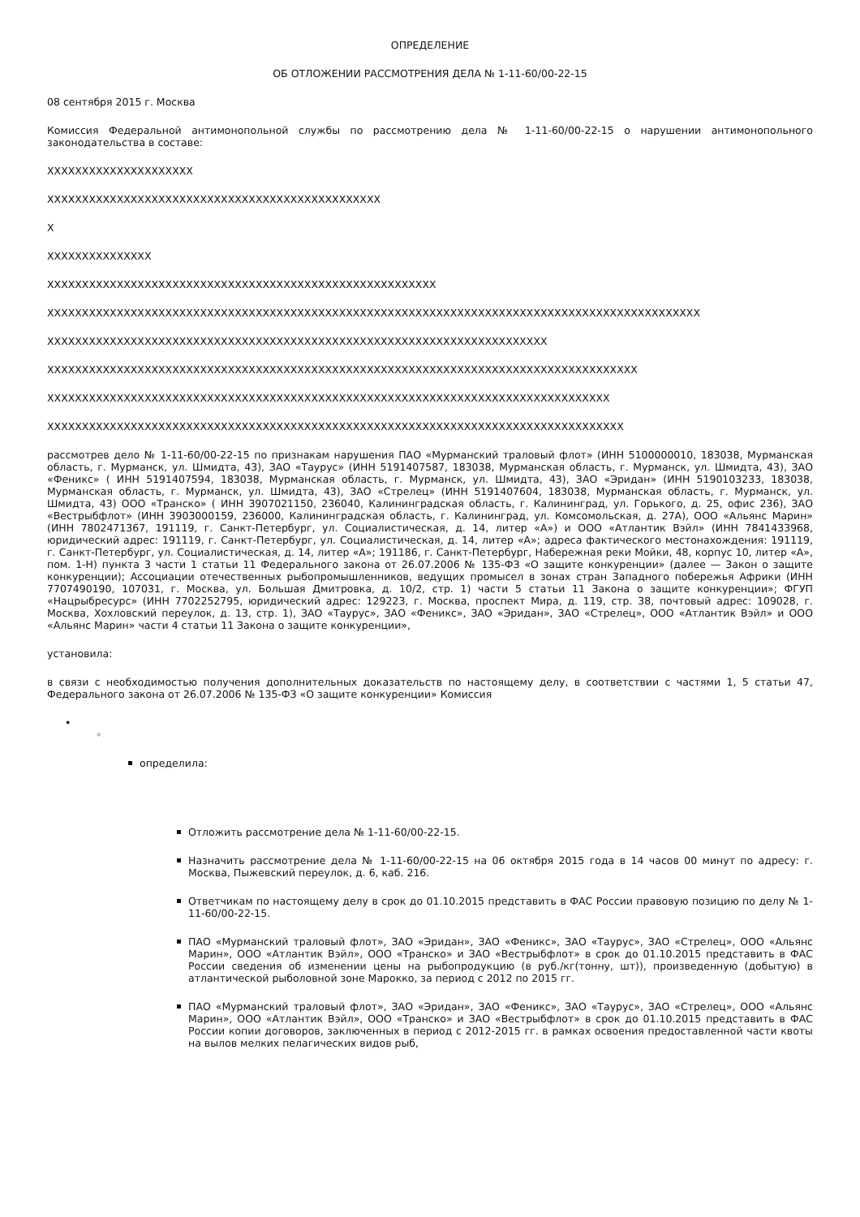ОПРЕДЕЛЕНИЕ
ОБ ОТЛОЖЕНИИ РАССМОТРЕНИЯ ДЕЛА № 1-11-60/00-22-15
08 сентября 2015 г. Москва
Комиссия Федеральной антимонопольной службы по рассмотрению дела № 1-11-60/00-22-15 о нарушении антимонопольного законодательства в составе:
XXXXXXXXXXXXXXXXXXXXX
XXXXXXXXXXXXXXXXXXXXXXXXXXXXXXXXXXXXXXXXXXXXXXXX
X
XXXXXXXXXXXXXXX
XXXXXXXXXXXXXXXXXXXXXXXXXXXXXXXXXXXXXXXXXXXXXXXXXXXXXXXX
XXXXXXXXXXXXXXXXXXXXXXXXXXXXXXXXXXXXXXXXXXXXXXXXXXXXXXXXXXXXXXXXXXXXXXXXXXXXXXXXXXXXXXXXXXXXXX
XXXXXXXXXXXXXXXXXXXXXXXXXXXXXXXXXXXXXXXXXXXXXXXXXXXXXXXXXXXXXXXXXXXXXXXX
XXXXXXXXXXXXXXXXXXXXXXXXXXXXXXXXXXXXXXXXXXXXXXXXXXXXXXXXXXXXXXXXXXXXXXXXXXXXXXXXXXXXX
XXXXXXXXXXXXXXXXXXXXXXXXXXXXXXXXXXXXXXXXXXXXXXXXXXXXXXXXXXXXXXXXXXXXXXXXXXXXXXXXX
XXXXXXXXXXXXXXXXXXXXXXXXXXXXXXXXXXXXXXXXXXXXXXXXXXXXXXXXXXXXXXXXXXXXXXXXXXXXXXXXXXX
рассмотрев дело № 1-11-60/00-22-15 по признакам нарушения ПАО «Мурманский траловый флот» (ИНН 5100000010, 183038, Мурманская область, г. Мурманск, ул. Шмидта, 43), ЗАО «Таурус» (ИНН 5191407587, 183038, Мурманская область, г. Мурманск, ул. Шмидта, 43), ЗАО «Феникс» ( ИНН 5191407594, 183038, Мурманская область, г. Мурманск, ул. Шмидта, 43), ЗАО «Эридан» (ИНН 5190103233, 183038, Мурманская область, г. Мурманск, ул. Шмидта, 43), ЗАО «Стрелец» (ИНН 5191407604, 183038, Мурманская область, г. Мурманск, ул. Шмидта, 43) ООО «Транско» ( ИНН 3907021150, 236040, Калининградская область, г. Калининград, ул. Горького, д. 25, офис 236), ЗАО «Вестрыбфлот» (ИНН 3903000159, 236000, Калининградская область, г. Калининград, ул. Комсомольская, д. 27А), ООО «Альянс Марин» (ИНН 7802471367, 191119, г. Санкт-Петербург, ул. Социалистическая, д. 14, литер «А») и ООО «Атлантик Вэйл» (ИНН 7841433968, юридический адрес: 191119, г. Санкт-Петербург, ул. Социалистическая, д. 14, литер «А»; адреса фактического местонахождения: 191119, г. Санкт-Петербург, ул. Социалистическая, д. 14, литер «А»; 191186, г. Санкт-Петербург, Набережная реки Мойки, 48, корпус 10, литер «А», пом. 1-Н) пункта 3 части 1 статьи 11 Федерального закона от 26.07.2006 № 135-ФЗ «О защите конкуренции» (далее — Закон о защите конкуренции); Ассоциации отечественных рыбопромышленников, ведущих промысел в зонах стран Западного побережья Африки (ИНН 7707490190, 107031, г. Москва, ул. Большая Дмитровка, д. 10/2, стр. 1) части 5 статьи 11 Закона о защите конкуренции»; ФГУП «Нацрыбресурс» (ИНН 7702252795, юридический адрес: 129223, г. Москва, проспект Мира, д. 119, стр. 38, почтовый адрес: 109028, г. Москва, Хохловский переулок, д. 13, стр. 1), ЗАО «Таурус», ЗАО «Феникс», ЗАО «Эридан», ЗАО «Стрелец», ООО «Атлантик Вэйл» и ООО «Альянс Марин» части 4 статьи 11 Закона о защите конкуренции»,
установила:
в связи с необходимостью получения дополнительных доказательств по настоящему делу, в соответствии с частями 1, 5 статьи 47, Федерального закона от 26.07.2006 № 135-ФЗ «О защите конкуренции» Комиссия
•
◦
определила:
Отложить рассмотрение дела № 1-11-60/00-22-15.
Назначить рассмотрение дела № 1-11-60/00-22-15 на 06 октября 2015 года в 14 часов 00 минут по адресу: г. Москва, Пыжевский переулок, д. 6, каб. 216.
Ответчикам по настоящему делу в срок до 01.10.2015 представить в ФАС России правовую позицию по делу № 1-11-60/00-22-15.
ПАО «Мурманский траловый флот», ЗАО «Эридан», ЗАО «Феникс», ЗАО «Таурус», ЗАО «Стрелец», ООО «Альянс Марин», ООО «Атлантик Вэйл», ООО «Транско» и ЗАО «Вестрыбфлот» в срок до 01.10.2015 представить в ФАС России сведения об изменении цены на рыбопродукцию (в руб./кг(тонну, шт)), произведенную (добытую) в атлантической рыболовной зоне Марокко, за период с 2012 по 2015 гг.
ПАО «Мурманский траловый флот», ЗАО «Эридан», ЗАО «Феникс», ЗАО «Таурус», ЗАО «Стрелец», ООО «Альянс Марин», ООО «Атлантик Вэйл», ООО «Транско» и ЗАО «Вестрыбфлот» в срок до 01.10.2015 представить в ФАС России копии договоров, заключенных в период с 2012-2015 гг. в рамках освоения предоставленной части квоты на вылов мелких пелагических видов рыб,